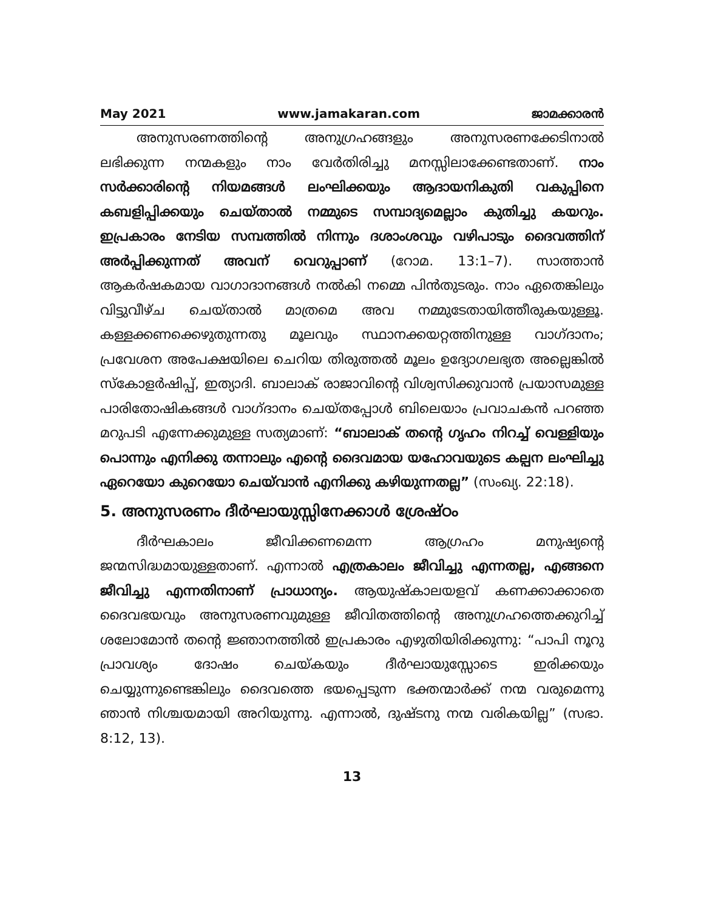May 2021 www.jamakaran.com ജാമക്കാരൻ
അനുസരണത്തിന്റെ അനുഗ്രഹങ്ങളും അനുസരണക്കേടിനാൽ ലഭിക്കുന്ന നന്മകളും നാം വേർതിരിച്ചു മനസ്സിലാക്കേണ്ടതാണ്. നാം സർക്കാരിന്റെ നിയമങ്ങൾ ലംഘിക്കയും ആദായനികുതി വകുപ്പിനെ കബളിപ്പിക്കയും ചെയ്താൽ നമ്മുടെ സമ്പാദ്യമെല്ലാം കുതിച്ചു കയറും. ഇപ്രകാരം നേടിയ സമ്പത്തിൽ നിന്നും ദശാംശവും വഴിപാടും ദൈവത്തിന് അർപ്പിക്കുന്നത് അവന് വെറുപ്പാണ് (റോമ. 13:1–7). സാത്താൻ ആകർഷകമായ വാഗാദാനങ്ങൾ നൽകി നമ്മെ പിൻതുടരും. നാം ഏതെങ്കിലും വിട്ടുവീഴ്ച ചെയ്താൽ മാത്രമെ അവ നമ്മുടേതായിത്തീരുകയുള്ളൂ. കള്ളക്കണക്കെഴുതുന്നതു മൂലവും സ്ഥാനക്കയറ്റത്തിനുള്ള വാഗ്ദാനം; പ്രവേശന അപേക്ഷയിലെ ചെറിയ തിരുത്തൽ മൂലം ഉദ്യോഗലഭ്യത അല്ലെങ്കിൽ സ്കോളർഷിപ്പ്, ഇത്യാദി. ബാലാക് രാജാവിന്റെ വിശ്വസിക്കുവാൻ പ്രയാസമുള്ള പാരിതോഷികങ്ങൾ വാഗ്ദാനം ചെയ്തപ്പോൾ ബിലെയാം പ്രവാചകൻ പറഞ്ഞ മറുപടി എന്നേക്കുമുള്ള സത്യമാണ്: “ബാലാക് തന്റെ ഗൃഹം നിറച്ച് വെള്ളിയും പൊന്നും എനിക്കു തന്നാലും എന്റെ ദൈവമായ യഹോവയുടെ കല്പന ലംഘിച്ചു ഏറെയോ കുറെയോ ചെയ്‌വാൻ എനിക്കു കഴിയുന്നതല്ല” (സംഖ്യ. 22:18).
5. അനുസരണം ദീർഘായുസ്സിനേക്കാൾ ശ്രേഷ്ഠം
ദീർഘകാലം ജീവിക്കണമെന്ന ആഗ്രഹം മനുഷ്യന്റെ ജന്മസിദ്ധമായുള്ളതാണ്. എന്നാൽ എത്രകാലം ജീവിച്ചു എന്നതല്ല, എങ്ങനെ ജീവിച്ചു എന്നതിനാണ് പ്രാധാന്യം. ആയുഷ്കാലയളവ് കണക്കാക്കാതെ ദൈവഭയവും അനുസരണവുമുള്ള ജീവിതത്തിന്റെ അനുഗ്രഹത്തെക്കുറിച്ച് ശലോമോൻ തന്റെ ജ്ഞാനത്തിൽ ഇപ്രകാരം എഴുതിയിരിക്കുന്നു: “പാപി നൂറു പ്രാവശ്യം ദോഷം ചെയ്കയും ദീർഘായുസ്സോടെ ഇരിക്കയും ചെയ്യുന്നുണ്ടെങ്കിലും ദൈവത്തെ ഭയപ്പെടുന്ന ഭക്തന്മാർക്ക് നന്മ വരുമെന്നു ഞാൻ നിശ്ചയമായി അറിയുന്നു. എന്നാൽ, ദുഷ്ടനു നന്മ വരികയില്ല” (സഭാ. 8:12, 13).
13